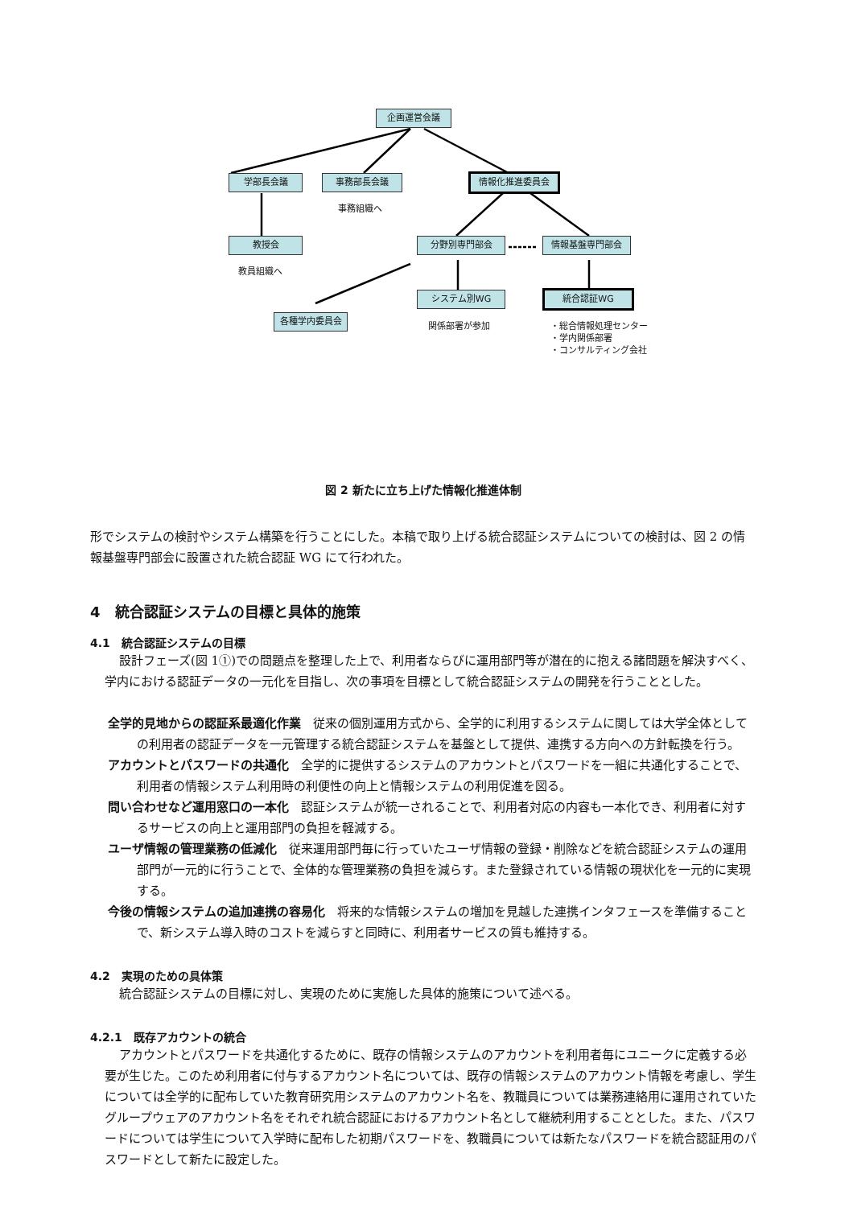企画運営会議
学部長会議 事務部長会議 情報化推進委員会
事務組織へ
教授会
教員組織へ
分野別専門部会 情報基盤専門部会
システム別WG 統合認証WG
各種学内委員会
関係部署が参加
・総合情報処理センター
・学内関係部署
・コンサルティング会社
図 2 新たに立ち上げた情報化推進体制
形でシステムの検討やシステム構築を行うことにした。本稿で取り上げる統合認証システムについての検討は、図 2 の情報基盤専門部会に設置された統合認証 WG にて行われた。
4　統合認証システムの目標と具体的施策
4.1　統合認証システムの目標
設計フェーズ(図 1①)での問題点を整理した上で、利用者ならびに運用部門等が潜在的に抱える諸問題を解決すべく、学内における認証データの一元化を目指し、次の事項を目標として統合認証システムの開発を行うこととした。
全学的見地からの認証系最適化作業　従来の個別運用方式から、全学的に利用するシステムに関しては大学全体としての利用者の認証データを一元管理する統合認証システムを基盤として提供、連携する方向への方針転換を行う。
アカウントとパスワードの共通化　全学的に提供するシステムのアカウントとパスワードを一組に共通化することで、利用者の情報システム利用時の利便性の向上と情報システムの利用促進を図る。
問い合わせなど運用窓口の一本化　認証システムが統一されることで、利用者対応の内容も一本化でき、利用者に対するサービスの向上と運用部門の負担を軽減する。
ユーザ情報の管理業務の低減化　従来運用部門毎に行っていたユーザ情報の登録・削除などを統合認証システムの運用部門が一元的に行うことで、全体的な管理業務の負担を減らす。また登録されている情報の現状化を一元的に実現する。
今後の情報システムの追加連携の容易化　将来的な情報システムの増加を見越した連携インタフェースを準備することで、新システム導入時のコストを減らすと同時に、利用者サービスの質も維持する。
4.2　実現のための具体策
統合認証システムの目標に対し、実現のために実施した具体的施策について述べる。
4.2.1　既存アカウントの統合
アカウントとパスワードを共通化するために、既存の情報システムのアカウントを利用者毎にユニークに定義する必要が生じた。このため利用者に付与するアカウント名については、既存の情報システムのアカウント情報を考慮し、学生については全学的に配布していた教育研究用システムのアカウント名を、教職員については業務連絡用に運用されていたグループウェアのアカウント名をそれぞれ統合認証におけるアカウント名として継続利用することとした。また、パスワードについては学生について入学時に配布した初期パスワードを、教職員については新たなパスワードを統合認証用のパスワードとして新たに設定した。